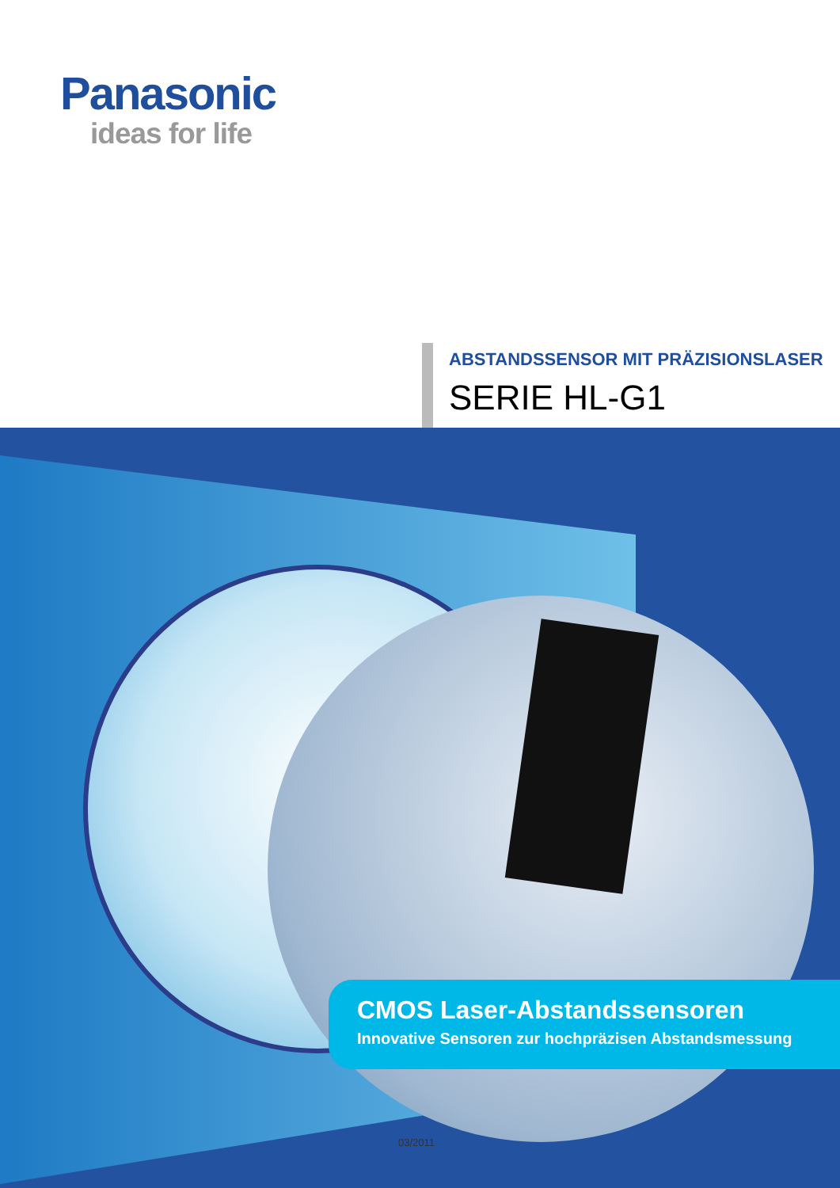Panasonic
ideas for life
ABSTANDSSENSOR MIT PRÄZISIONSLASER
SERIE HL-G1
CMOS Laser-Abstandssensoren
Innovative Sensoren zur hochpräzisen Abstandsmessung
03/2011